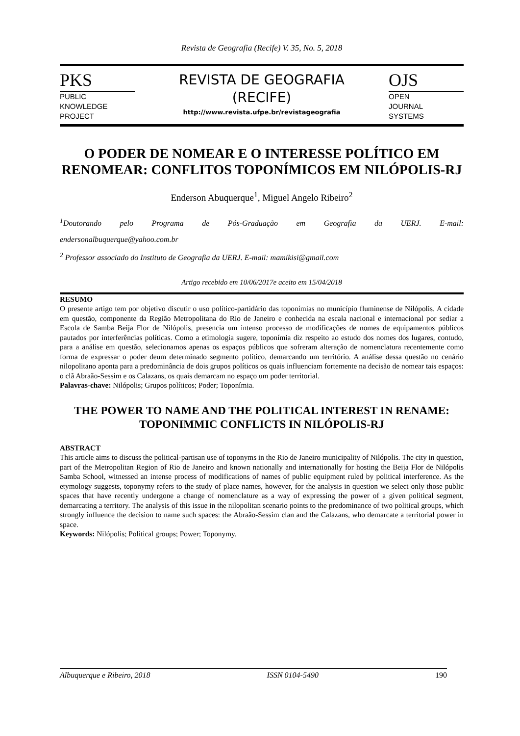Revista de Geografia (Recife) V. 35, No. 5, 2018
PKS
PUBLIC
KNOWLEDGE
PROJECT
REVISTA DE GEOGRAFIA
(RECIFE)
http://www.revista.ufpe.br/revistageografia
OJS
OPEN
JOURNAL
SYSTEMS
O PODER DE NOMEAR E O INTERESSE POLÍTICO EM RENOMEAR: CONFLITOS TOPONÍMICOS EM NILÓPOLIS-RJ
Enderson Abuquerque<sup>1</sup>, Miguel Angelo Ribeiro<sup>2</sup>
<sup>1</sup> Doutorando pelo Programa de Pós-Graduação em Geografia da UERJ. E-mail:
endersonalbuquerque@yahoo.com.br
<sup>2</sup> Professor associado do Instituto de Geografia da UERJ. E-mail: mamikisi@gmail.com
Artigo recebido em 10/06/2017e aceito em 15/04/2018
RESUMO
O presente artigo tem por objetivo discutir o uso político-partidário das toponímias no município fluminense de Nilópolis. A cidade em questão, componente da Região Metropolitana do Rio de Janeiro e conhecida na escala nacional e internacional por sediar a Escola de Samba Beija Flor de Nilópolis, presencia um intenso processo de modificações de nomes de equipamentos públicos pautados por interferências políticas. Como a etimologia sugere, toponímia diz respeito ao estudo dos nomes dos lugares, contudo, para a análise em questão, selecionamos apenas os espaços públicos que sofreram alteração de nomenclatura recentemente como forma de expressar o poder deum determinado segmento político, demarcando um território. A análise dessa questão no cenário nilopolitano aponta para a predominância de dois grupos políticos os quais influenciam fortemente na decisão de nomear tais espaços: o clã Abraão-Sessim e os Calazans, os quais demarcam no espaço um poder territorial.
Palavras-chave: Nilópolis; Grupos políticos; Poder; Toponímia.
THE POWER TO NAME AND THE POLITICAL INTEREST IN RENAME: TOPONIMMIC CONFLICTS IN NILÓPOLIS-RJ
ABSTRACT
This article aims to discuss the political-partisan use of toponyms in the Rio de Janeiro municipality of Nilópolis. The city in question, part of the Metropolitan Region of Rio de Janeiro and known nationally and internationally for hosting the Beija Flor de Nilópolis Samba School, witnessed an intense process of modifications of names of public equipment ruled by political interference. As the etymology suggests, toponymy refers to the study of place names, however, for the analysis in question we select only those public spaces that have recently undergone a change of nomenclature as a way of expressing the power of a given political segment, demarcating a territory. The analysis of this issue in the nilopolitan scenario points to the predominance of two political groups, which strongly influence the decision to name such spaces: the Abraão-Sessim clan and the Calazans, who demarcate a territorial power in space.
Keywords: Nilópolis; Political groups; Power; Toponymy.
Albuquerque e Ribeiro, 2018 ISSN 0104-5490 190